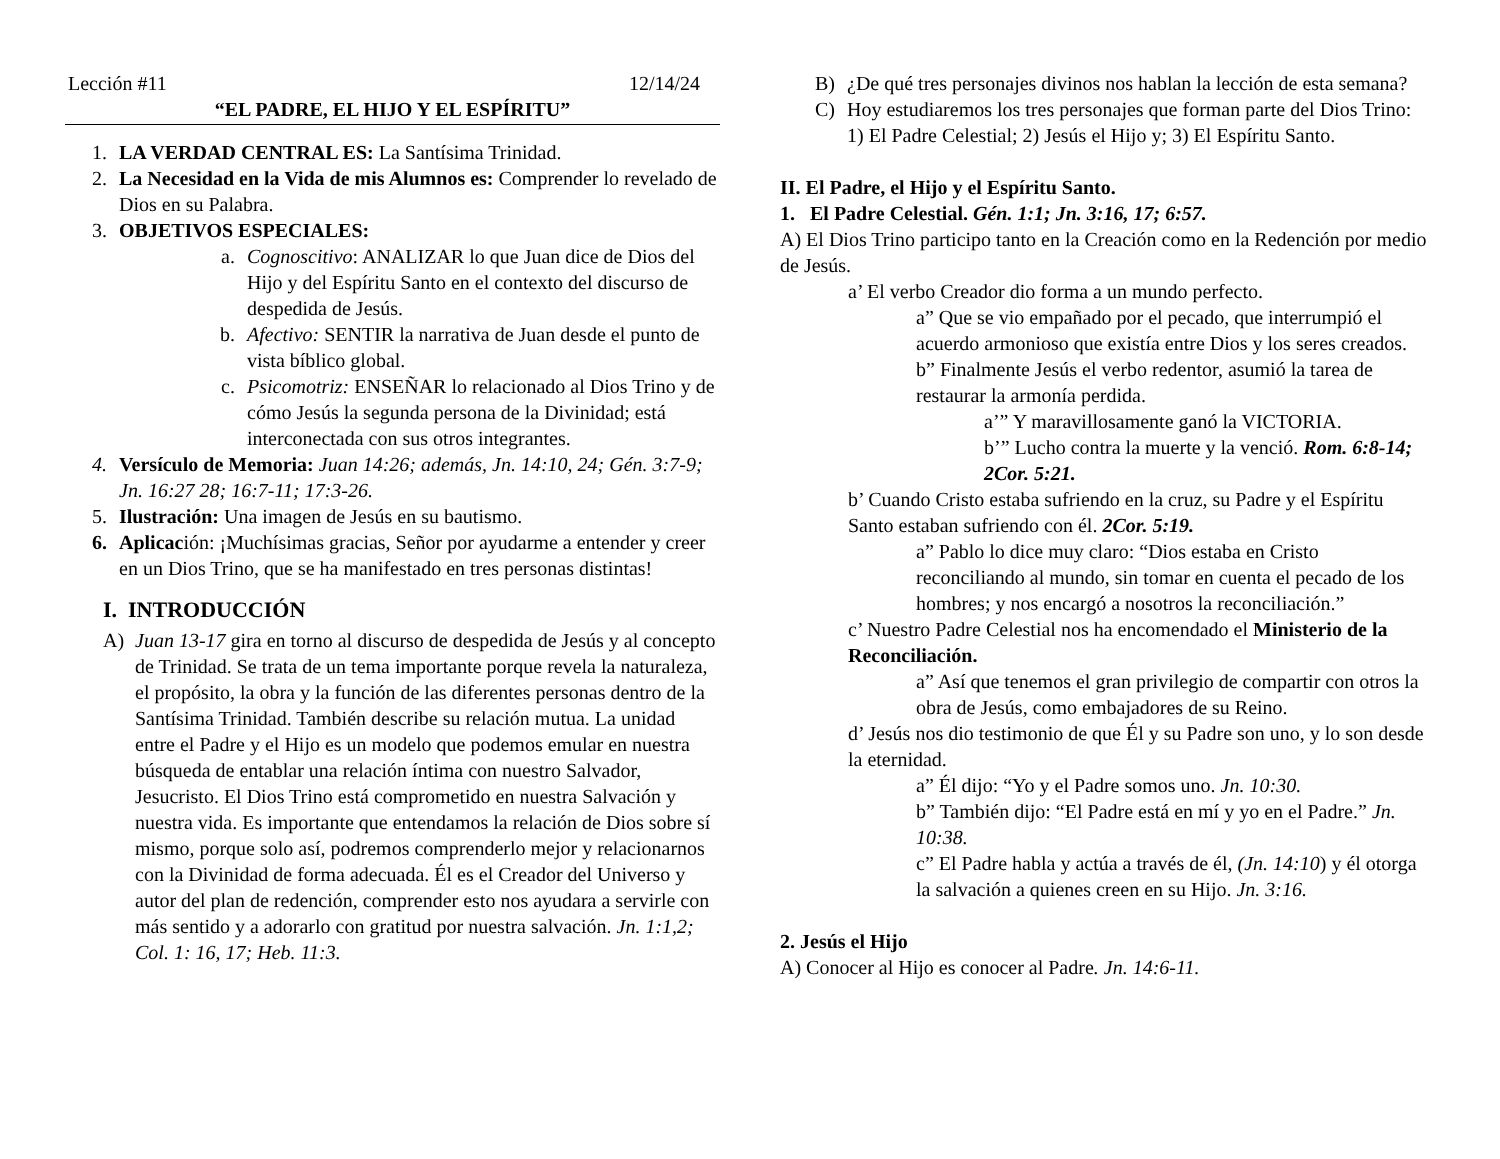Lección #11 12/14/24
“EL PADRE, EL HIJO Y EL ESPÍRITU”
1. LA VERDAD CENTRAL ES: La Santísima Trinidad.
2. La Necesidad en la Vida de mis Alumnos es: Comprender lo revelado de Dios en su Palabra.
3. OBJETIVOS ESPECIALES:
a. Cognoscitivo: ANALIZAR lo que Juan dice de Dios del Hijo y del Espíritu Santo en el contexto del discurso de despedida de Jesús.
b. Afectivo: SENTIR la narrativa de Juan desde el punto de vista bíblico global.
c. Psicomotriz: ENSEÑAR lo relacionado al Dios Trino y de cómo Jesús la segunda persona de la Divinidad; está interconectada con sus otros integrantes.
4. Versículo de Memoria: Juan 14:26; además, Jn. 14:10, 24; Gén. 3:7-9; Jn. 16:27 28; 16:7-11; 17:3-26.
5. Ilustración: Una imagen de Jesús en su bautismo.
6. Aplicación: ¡Muchísimas gracias, Señor por ayudarme a entender y creer en un Dios Trino, que se ha manifestado en tres personas distintas!
I. INTRODUCCIÓN
A) Juan 13-17 gira en torno al discurso de despedida de Jesús y al concepto de Trinidad. Se trata de un tema importante porque revela la naturaleza, el propósito, la obra y la función de las diferentes personas dentro de la Santísima Trinidad. También describe su relación mutua. La unidad entre el Padre y el Hijo es un modelo que podemos emular en nuestra búsqueda de entablar una relación íntima con nuestro Salvador, Jesucristo. El Dios Trino está comprometido en nuestra Salvación y nuestra vida. Es importante que entendamos la relación de Dios sobre sí mismo, porque solo así, podremos comprenderlo mejor y relacionarnos con la Divinidad de forma adecuada. Él es el Creador del Universo y autor del plan de redención, comprender esto nos ayudara a servirle con más sentido y a adorarlo con gratitud por nuestra salvación. Jn. 1:1,2; Col. 1: 16, 17; Heb. 11:3.
B) ¿De qué tres personajes divinos nos hablan la lección de esta semana?
C) Hoy estudiaremos los tres personajes que forman parte del Dios Trino: 1) El Padre Celestial; 2) Jesús el Hijo y; 3) El Espíritu Santo.
II. El Padre, el Hijo y el Espíritu Santo.
1. El Padre Celestial. Gén. 1:1; Jn. 3:16, 17; 6:57.
A) El Dios Trino participo tanto en la Creación como en la Redención por medio de Jesús.
a’ El verbo Creador dio forma a un mundo perfecto.
a” Que se vio empañado por el pecado, que interrumpió el acuerdo armonioso que existía entre Dios y los seres creados.
b” Finalmente Jesús el verbo redentor, asumió la tarea de restaurar la armonía perdida.
a’” Y maravillosamente ganó la VICTORIA.
b’” Lucho contra la muerte y la venció. Rom. 6:8-14; 2Cor. 5:21.
b’ Cuando Cristo estaba sufriendo en la cruz, su Padre y el Espíritu Santo estaban sufriendo con él. 2Cor. 5:19.
a” Pablo lo dice muy claro: “Dios estaba en Cristo reconciliando al mundo, sin tomar en cuenta el pecado de los hombres; y nos encargó a nosotros la reconciliación.”
c’ Nuestro Padre Celestial nos ha encomendado el Ministerio de la Reconciliación.
a” Así que tenemos el gran privilegio de compartir con otros la obra de Jesús, como embajadores de su Reino.
d’ Jesús nos dio testimonio de que Él y su Padre son uno, y lo son desde la eternidad.
a” Él dijo: “Yo y el Padre somos uno. Jn. 10:30.
b” También dijo: “El Padre está en mí y yo en el Padre.” Jn. 10:38.
c” El Padre habla y actúa a través de él, (Jn. 14:10) y él otorga la salvación a quienes creen en su Hijo. Jn. 3:16.
2. Jesús el Hijo
A) Conocer al Hijo es conocer al Padre. Jn. 14:6-11.